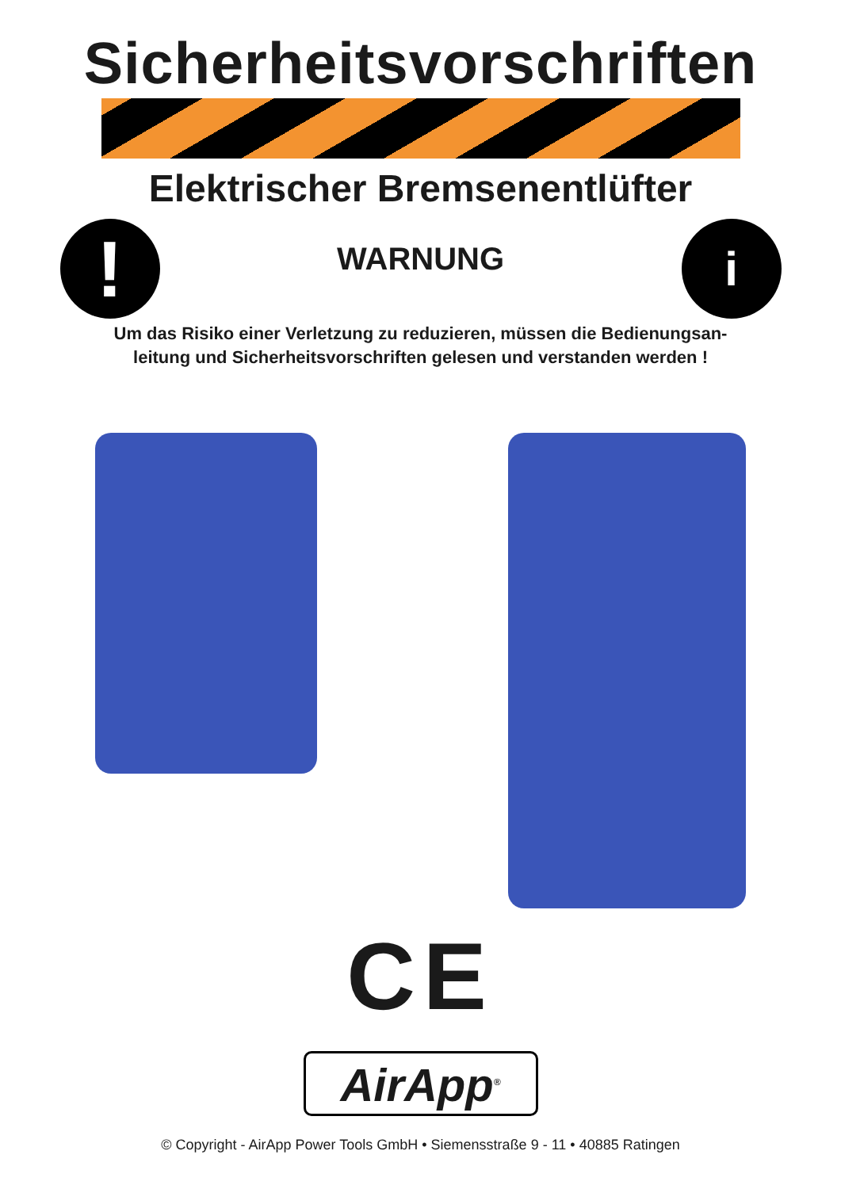Sicherheitsvorschriften
Elektrischer Bremsenentlüfter
!
WARNUNG
i
Um das Risiko einer Verletzung zu reduzieren, müssen die Bedienungsan-
leitung und Sicherheitsvorschriften gelesen und verstanden werden !
CE
AirApp<sup>®</sup>
© Copyright - AirApp Power Tools GmbH • Siemensstraße 9 - 11 • 40885 Ratingen